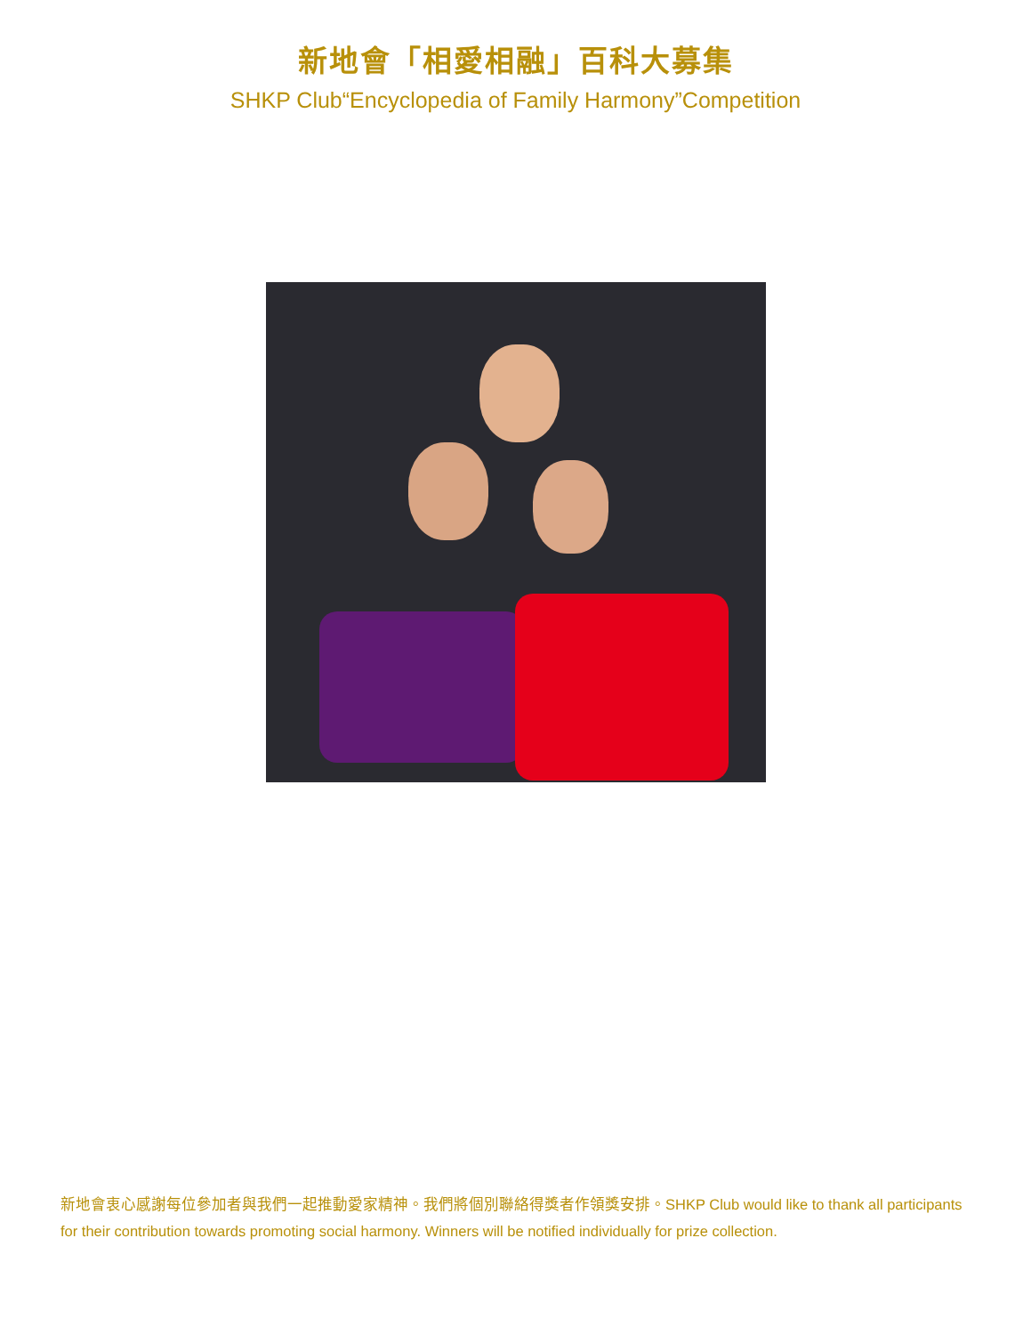新地會「相愛相融」百科大募集
SHKP Club“Encyclopedia of Family Harmony”Competition
新地會衷心感謝每位參加者與我們一起推動愛家精神。我們將個別聯絡得獎者作領獎安排。SHKP Club would like to thank all participants for their contribution towards promoting social harmony. Winners will be notified individually for prize collection.